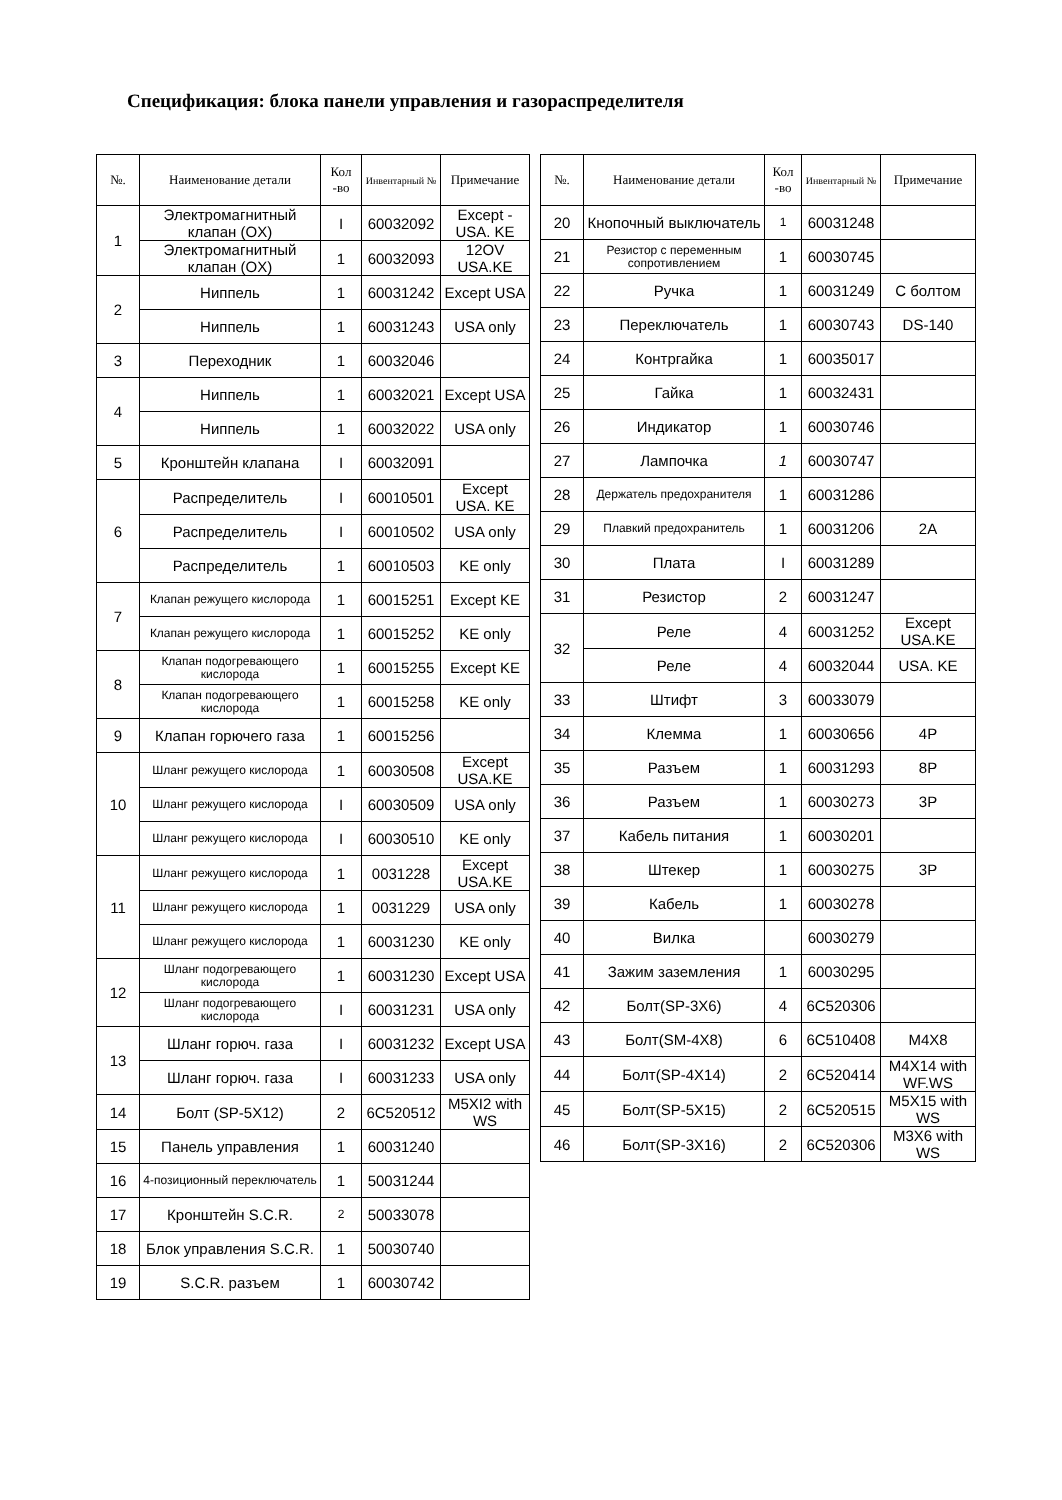Спецификация: блока панели управления и газораспределителя
| №. | Наименование детали | Кол -во | Инвентарный № | Примечание |
| --- | --- | --- | --- | --- |
| 1 | Электромагнитный клапан (OX) | I | 60032092 | Except - USA. KE |
| | Электромагнитный клапан (OX) | 1 | 60032093 | 12OV USA.KE |
| 2 | Ниппель | 1 | 60031242 | Except USA |
| | Ниппель | 1 | 60031243 | USA only |
| 3 | Переходник | 1 | 60032046 | |
| 4 | Ниппель | 1 | 60032021 | Except USA |
| | Ниппель | 1 | 60032022 | USA only |
| 5 | Кронштейн клапана | I | 60032091 | |
| 6 | Распределитель | I | 60010501 | Except USA. KE |
| | Распределитель | I | 60010502 | USA only |
| | Распределитель | 1 | 60010503 | KE only |
| 7 | Клапан режущего кислорода | 1 | 60015251 | Except KE |
| | Клапан режущего кислорода | 1 | 60015252 | KE only |
| 8 | Клапан подогревающего кислорода | 1 | 60015255 | Except KE |
| | Клапан подогревающего кислорода | 1 | 60015258 | KE only |
| 9 | Клапан горючего газа | 1 | 60015256 | |
| 10 | Шланг режущего кислорода | 1 | 60030508 | Except USA.KE |
| | Шланг режущего кислорода | I | 60030509 | USA only |
| | Шланг режущего кислорода | I | 60030510 | KE only |
| 11 | Шланг режущего кислорода | 1 | 0031228 | Except USA.KE |
| | Шланг режущего кислорода | 1 | 0031229 | USA only |
| | Шланг режущего кислорода | 1 | 60031230 | KE only |
| 12 | Шланг подогревающего кислорода | 1 | 60031230 | Except USA |
| | Шланг подогревающего кислорода | I | 60031231 | USA only |
| 13 | Шланг горюч. газа | I | 60031232 | Except USA |
| | Шланг горюч. газа | I | 60031233 | USA only |
| 14 | Болт (SP-5X12) | 2 | 6C520512 | M5XI2 with WS |
| 15 | Панель управления | 1 | 60031240 | |
| 16 | 4-позиционный переключатель | 1 | 50031244 | |
| 17 | Кронштейн S.C.R. | 2 | 50033078 | |
| 18 | Блок управления S.C.R. | 1 | 50030740 | |
| 19 | S.C.R. разъем | 1 | 60030742 | |
| №. | Наименование детали | Кол -во | Инвентарный № | Примечание |
| --- | --- | --- | --- | --- |
| 20 | Кнопочный выключатель | 1 | 60031248 | |
| 21 | Резистор с переменным сопротивлением | 1 | 60030745 | |
| 22 | Ручка | 1 | 60031249 | С болтом |
| 23 | Переключатель | 1 | 60030743 | DS-140 |
| 24 | Контргайка | 1 | 60035017 | |
| 25 | Гайка | 1 | 60032431 | |
| 26 | Индикатор | 1 | 60030746 | |
| 27 | Лампочка | 1 | 60030747 | |
| 28 | Держатель предохранителя | 1 | 60031286 | |
| 29 | Плавкий предохранитель | 1 | 60031206 | 2A |
| 30 | Плата | I | 60031289 | |
| 31 | Резистор | 2 | 60031247 | |
| 32 | Реле | 4 | 60031252 | Except USA.KE |
| | Реле | 4 | 60032044 | USA. KE |
| 33 | Штифт | 3 | 60033079 | |
| 34 | Клемма | 1 | 60030656 | 4P |
| 35 | Разъем | 1 | 60031293 | 8P |
| 36 | Разъем | 1 | 60030273 | 3P |
| 37 | Кабель питания | 1 | 60030201 | |
| 38 | Штекер | 1 | 60030275 | 3P |
| 39 | Кабель | 1 | 60030278 | |
| 40 | Вилка | | 60030279 | |
| 41 | Зажим заземления | 1 | 60030295 | |
| 42 | Болт(SP-3X6) | 4 | 6C520306 | |
| 43 | Болт(SM-4X8) | 6 | 6C510408 | M4X8 |
| 44 | Болт(SP-4X14) | 2 | 6C520414 | M4X14 with WF.WS |
| 45 | Болт(SP-5X15) | 2 | 6C520515 | M5X15 with WS |
| 46 | Болт(SP-3X16) | 2 | 6C520306 | M3X6 with WS |